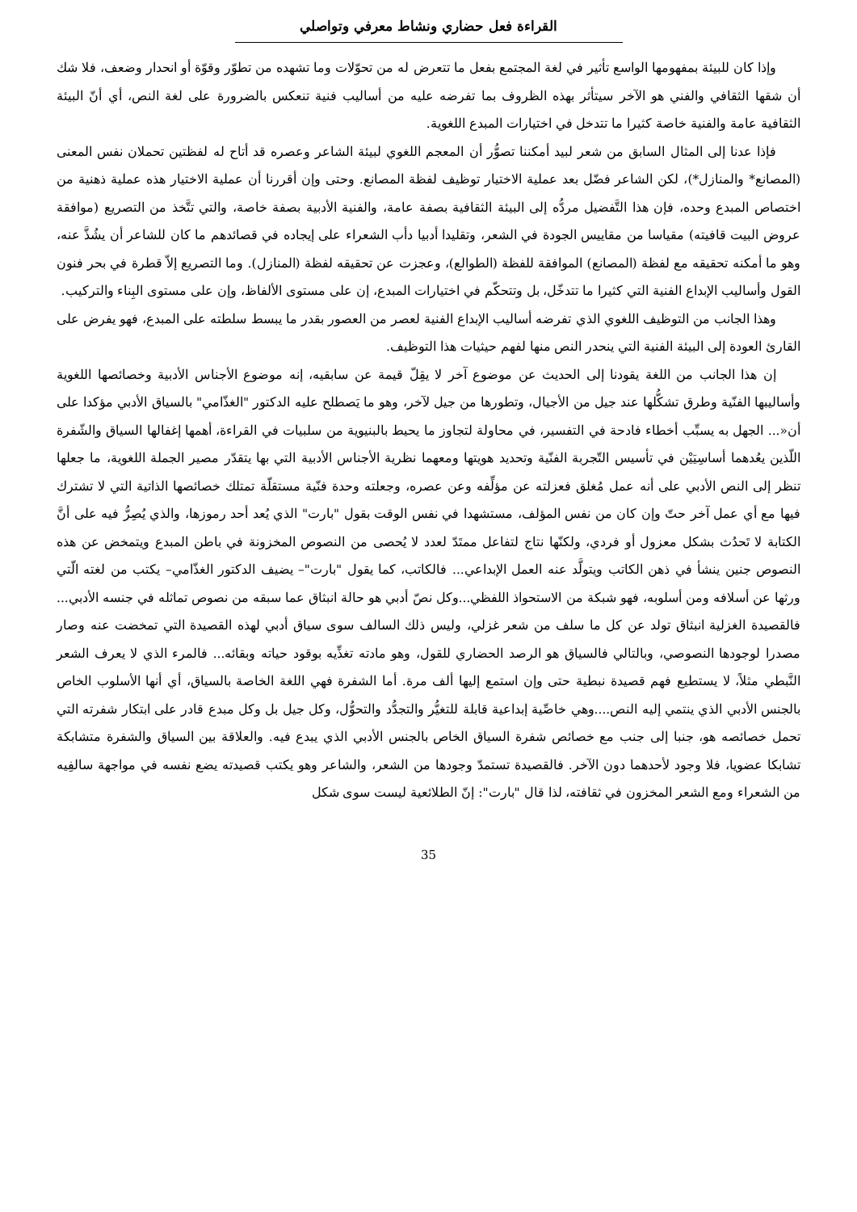القراءة فعل حضاري ونشاط معرفي وتواصلي
وإذا كان للبيئة بمفهومها الواسع تأثير في لغة المجتمع بفعل ما تتعرض له من تحوّلات وما تشهده من تطوّر وقوّة أو انحدار وضعف، فلا شك أن شقها الثقافي والفني هو الآخر سيتأثر بهذه الظروف بما تفرضه عليه من أساليب فنية تنعكس بالضرورة على لغة النص، أي أنّ البيئة الثقافية عامة والفنية خاصة كثيرا ما تتدخل في اختيارات المبدع اللغوية.
فإذا عدنا إلى المثال السابق من شعر لبيد أمكننا تصوُّر أن المعجم اللغوي لبيئة الشاعر وعصره قد أتاح له لفظتين تحملان نفس المعنى (المصانع* والمنازل*)، لكن الشاعر فضّل بعد عملية الاختيار توظيف لفظة المصانع. وحتى وإن أقررنا أن عملية الاختيار هذه عملية ذهنية من اختصاص المبدع وحده، فإن هذا التَّفضيل مردُّه إلى البيئة الثقافية بصفة عامة، والفنية الأدبية بصفة خاصة، والتي تتَّخذ من التصريع (موافقة عروض البيت قافيته) مقياسا من مقاييس الجودة في الشعر، وتقليدا أدبيا دأب الشعراء على إيجاده في قصائدهم ما كان للشاعر أن يشُذَّ عنه، وهو ما أمكنه تحقيقه مع لفظة (المصانع) الموافقة للفظة (الطوالع)، وعجزت عن تحقيقه لفظة (المنازل). وما التصريع إلاّ قطرة في بحر فنون القول وأساليب الإبداع الفنية التي كثيرا ما تتدخّل، بل وتتحكّم في اختيارات المبدع، إن على مستوى الألفاظ، وإن على مستوى البِناء والتركيب.
وهذا الجانب من التوظيف اللغوي الذي تفرضه أساليب الإبداع الفنية لعصر من العصور بقدر ما يبسط سلطته على المبدع، فهو يفرض على القارئ العودة إلى البيئة الفنية التي ينحدر النص منها لفهم حيثيات هذا التوظيف.
إن هذا الجانب من اللغة يقودنا إلى الحديث عن موضوع آخر لا يقِلّ قيمة عن سابقيه، إنه موضوع الأجناس الأدبية وخصائصها اللغوية وأساليبها الفنّية وطرق تشكُّلها عند جيل من الأجيال، وتطورها من جيل لآخر، وهو ما يَصطلح عليه الدكتور "الغذّامي" بالسياق الأدبي مؤكدا على أن«... الجهل به يسبِّب أخطاء فادحة في التفسير، في محاولة لتجاوز ما يحيط بالبنيوية من سلبيات في القراءة، أهمها إغفالها السياق والشّفرة اللّذين يعُدهما أساسِيَيْن في تأسيس التّجربة الفنّية وتحديد هويتها ومعهما نظرية الأجناس الأدبية التي بها يتقدّر مصير الجملة اللغوية، ما جعلها تنظر إلى النص الأدبي على أنه عمل مُغلق فعزلته عن مؤلِّفه وعن عصره، وجعلته وحدة فنّية مستقلّة تمتلك خصائصها الذاتية التي لا تشترك فيها مع أي عمل آخر حتّ وإن كان من نفس المؤلف، مستشهدا في نفس الوقت بقول "بارت" الذي يُعد أحد رموزها، والذي يُصِرُّ فيه على أنَّ الكتابة لا تَحدُث بشكل معزول أو فردي، ولكنّها نتاج لتفاعل ممتَدّ لعدد لا يُحصى من النصوص المخزونة في باطن المبدع ويتمخض عن هذه النصوص جنين ينشأ في ذهن الكاتب ويتولَّد عنه العمل الإبداعي... فالكاتب، كما يقول "بارت"– يضيف الدكتور الغذّامي– يكتب من لغته الّتي ورثها عن أسلافه ومن أسلوبه، فهو شبكة من الاستحواذ اللفظي...وكل نصّ أدبي هو حالة انبثاق عما سبقه من نصوص تماثله في جنسه الأدبي... فالقصيدة الغزلية انبثاق تولد عن كل ما سلف من شعر غزلي، وليس ذلك السالف سوى سياق أدبي لهذه القصيدة التي تمخضت عنه وصار مصدرا لوجودها النصوصي، وبالتالي فالسياق هو الرصد الحضاري للقول، وهو مادته تغذِّيه بوقود حياته وبقائه... فالمرء الذي لا يعرف الشعر النَّبطي مثلاً، لا يستطيع فهم قصيدة نبطية حتى وإن استمع إليها ألف مرة. أما الشفرة فهي اللغة الخاصة بالسياق، أي أنها الأسلوب الخاص بالجنس الأدبي الذي ينتمي إليه النص....وهي خاصِّية إبداعية قابلة للتغيُّر والتجدُّد والتحوُّل، وكل جيل بل وكل مبدع قادر على ابتكار شفرته التي تحمل خصائصه هو، جنبا إلى جنب مع خصائص شفرة السياق الخاص بالجنس الأدبي الذي يبدع فيه. والعلاقة بين السياق والشفرة متشابكة تشابكا عضويا، فلا وجود لأحدهما دون الآخر. فالقصيدة تستمدّ وجودها من الشعر، والشاعر وهو يكتب قصيدته يضع نفسه في مواجهة سالفِيه من الشعراء ومع الشعر المخزون في ثقافته، لذا قال "بارت": إنّ الطلائعية ليست سوى شكل
35